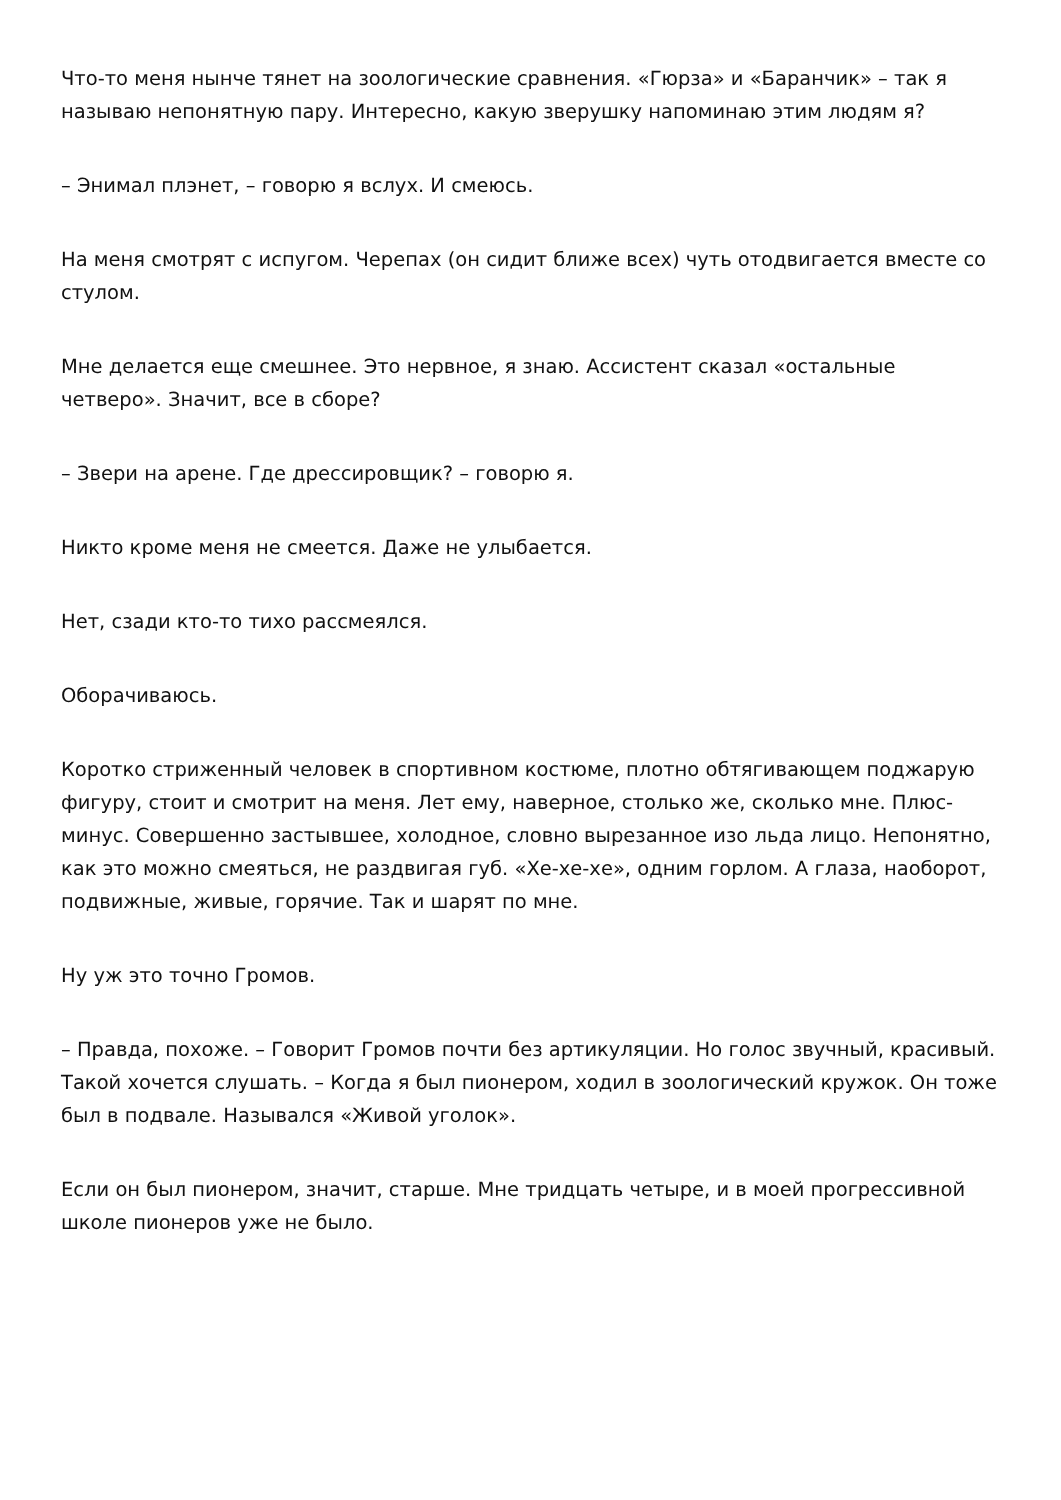Что-то меня нынче тянет на зоологические сравнения. «Гюрза» и «Баранчик» – так я называю непонятную пару. Интересно, какую зверушку напоминаю этим людям я?
– Энимал плэнет, – говорю я вслух. И смеюсь.
На меня смотрят с испугом. Черепах (он сидит ближе всех) чуть отодвигается вместе со стулом.
Мне делается еще смешнее. Это нервное, я знаю. Ассистент сказал «остальные четверо». Значит, все в сборе?
– Звери на арене. Где дрессировщик? – говорю я.
Никто кроме меня не смеется. Даже не улыбается.
Нет, сзади кто-то тихо рассмеялся.
Оборачиваюсь.
Коротко стриженный человек в спортивном костюме, плотно обтягивающем поджарую фигуру, стоит и смотрит на меня. Лет ему, наверное, столько же, сколько мне. Плюс-минус. Совершенно застывшее, холодное, словно вырезанное изо льда лицо. Непонятно, как это можно смеяться, не раздвигая губ. «Хе-хе-хе», одним горлом. А глаза, наоборот, подвижные, живые, горячие. Так и шарят по мне.
Ну уж это точно Громов.
– Правда, похоже. – Говорит Громов почти без артикуляции. Но голос звучный, красивый. Такой хочется слушать. – Когда я был пионером, ходил в зоологический кружок. Он тоже был в подвале. Назывался «Живой уголок».
Если он был пионером, значит, старше. Мне тридцать четыре, и в моей прогрессивной школе пионеров уже не было.